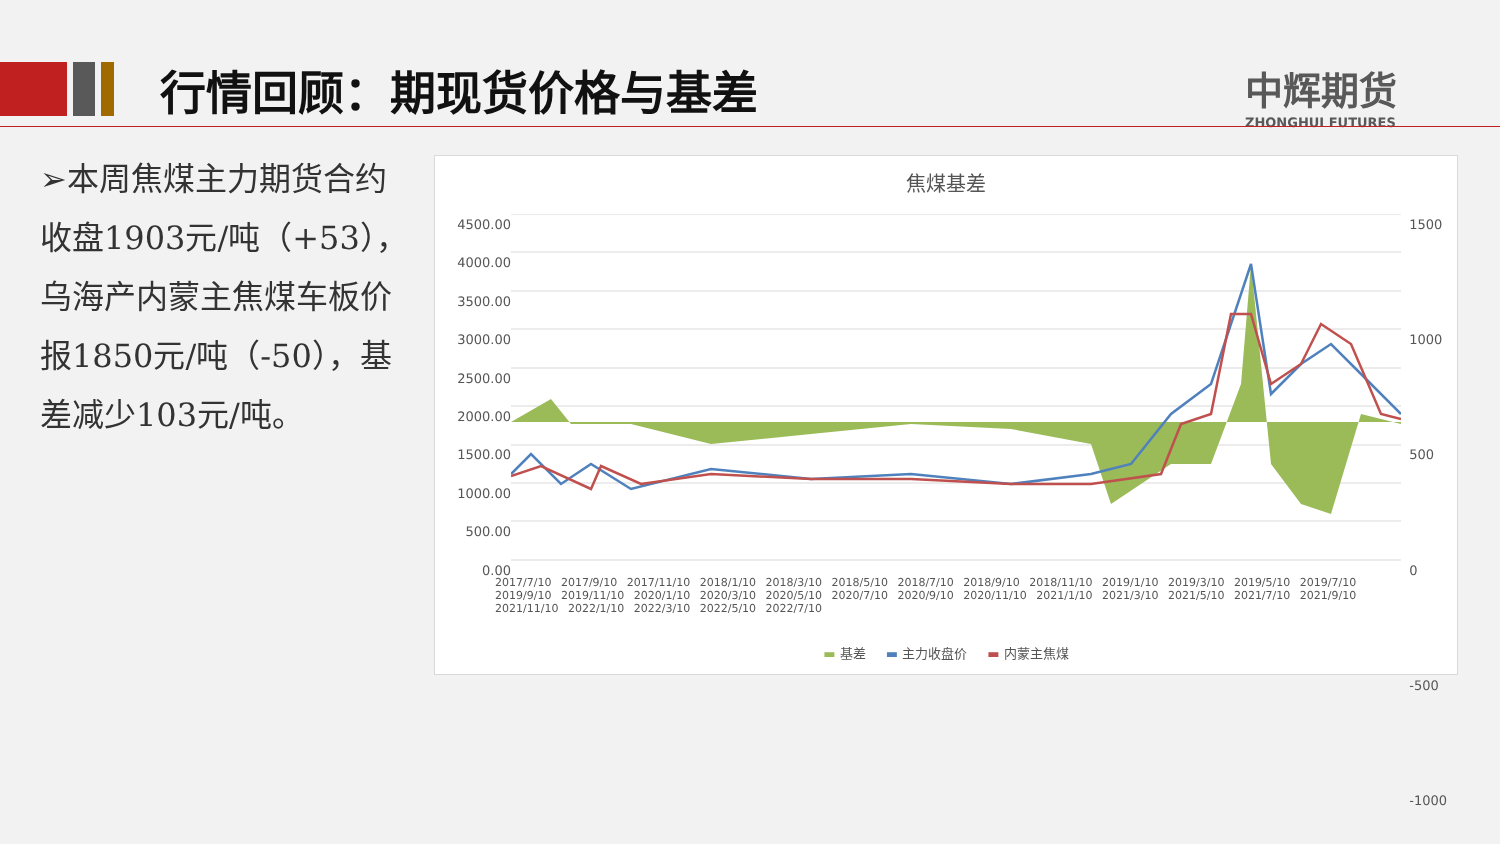行情回顾：期现货价格与基差
中辉期货
ZHONGHUI FUTURES
➢本周焦煤主力期货合约收盘1903元/吨（+53），乌海产内蒙主焦煤车板价报1850元/吨（-50），基差减少103元/吨。
焦煤基差
4500.00
4000.00
3500.00
3000.00
2500.00
2000.00
1500.00
1000.00
500.00
0.00
1500
1000
500
0
-500
-1000
▬ 基差 ▬ 主力收盘价 ▬ 内蒙主焦煤
2017/7/10 2017/9/10 2017/11/10 2018/1/10 2018/3/10 2018/5/10 2018/7/10 2018/9/10 2018/11/10 2019/1/10 2019/3/10 2019/5/10 2019/7/10 2019/9/10 2019/11/10 2020/1/10 2020/3/10 2020/5/10 2020/7/10 2020/9/10 2020/11/10 2021/1/10 2021/3/10 2021/5/10 2021/7/10 2021/9/10 2021/11/10 2022/1/10 2022/3/10 2022/5/10 2022/7/10